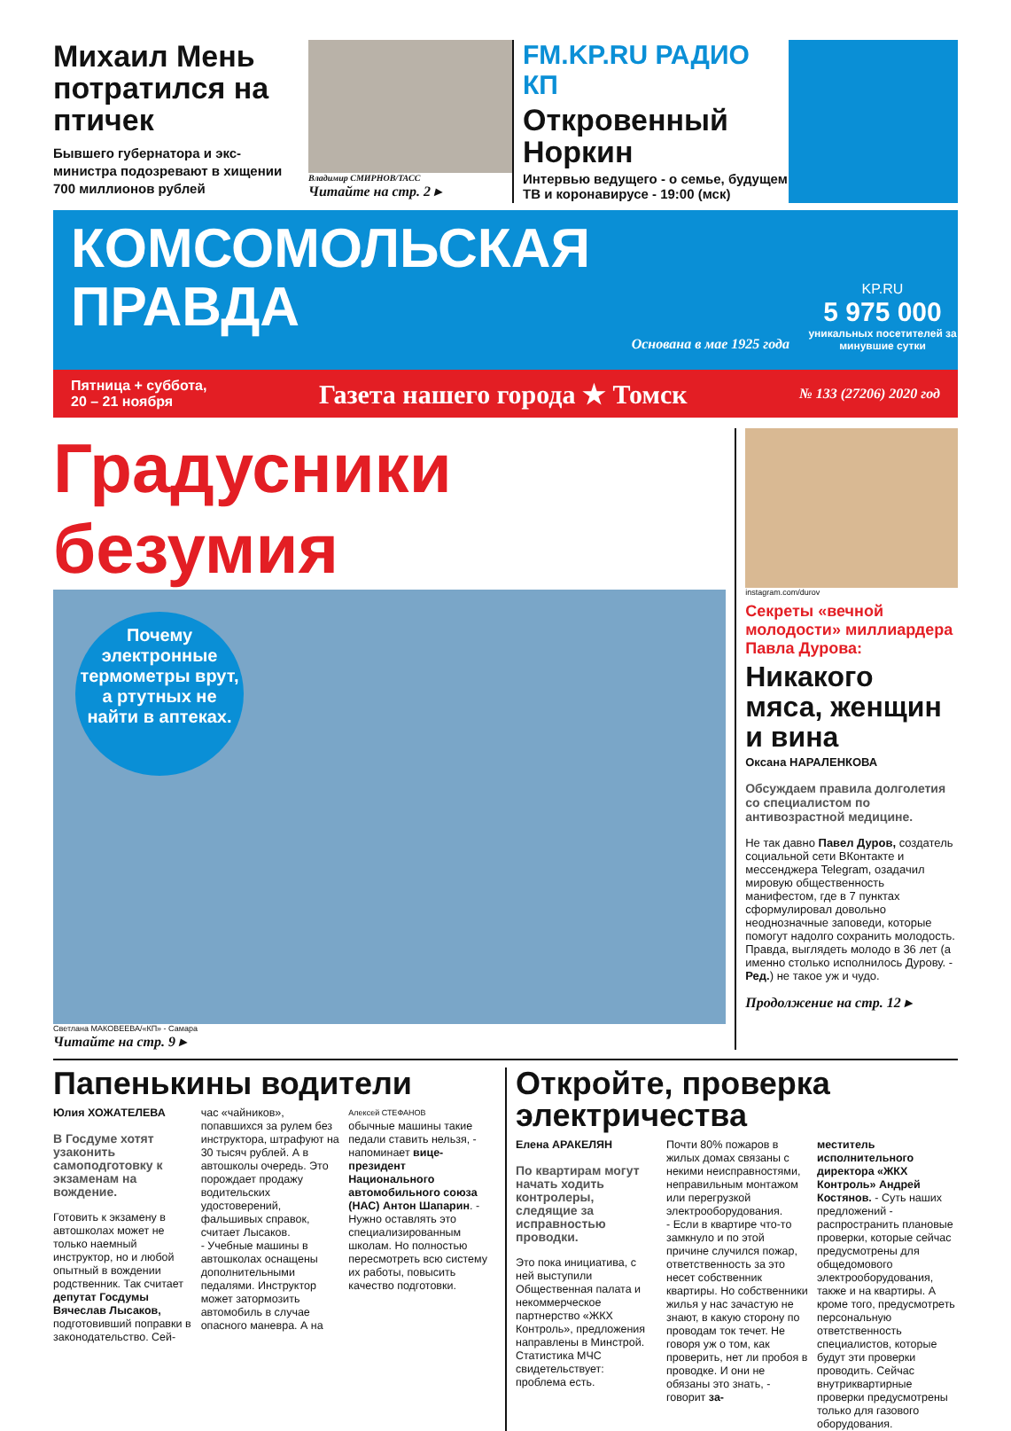Михаил Мень потратился на птичек
Бывшего губернатора и экс-министра подозревают в хищении 700 миллионов рублей
Владимир СМИРНОВ/ТАСС
Читайте на стр. 2 ▸
FM.KP.RU РАДИО КП
Откровенный Норкин
Интервью ведущего - о семье, будущем ТВ и коронавирусе - 19:00 (мск)
КОМСОМОЛЬСКАЯ
ПРАВДА
Основана в мае 1925 года
KP.RU
5 975 000
уникальных посетителей за минувшие сутки
Пятница + суббота,
20 – 21 ноября Газета нашего города ★ Томск № 133 (27206) 2020 год
Градусники безумия
Почему электронные термометры врут, а ртутных не найти в аптеках.
Светлана МАКОВЕЕВА/«КП» - Самара
Читайте на стр. 9 ▸
instagram.com/durov
Секреты «вечной молодости» миллиардера Павла Дурова:
Никакого мяса, женщин и вина
Оксана НАРАЛЕНКОВА
Обсуждаем правила долголетия со специалистом по антивозрастной медицине.
Не так давно Павел Дуров, создатель социальной сети ВКонтакте и мессенджера Telegram, озадачил мировую общественность манифестом, где в 7 пунктах сформулировал довольно неоднозначные заповеди, которые помогут надолго сохранить молодость. Правда, выглядеть молодо в 36 лет (а именно столько исполнилось Дурову. - Ред.) не такое уж и чудо.
Продолжение на стр. 12 ▸
Папенькины водители
Юлия ХОЖАТЕЛЕВА
В Госдуме хотят узаконить самоподготовку к экзаменам на вождение.
Готовить к экзамену в автошколах может не только наемный инструктор, но и любой опытный в вождении родственник. Так считает депутат Госдумы Вячеслав Лысаков, подготовивший поправки в законодательство. Сей-
час «чайников», попавшихся за рулем без инструктора, штрафуют на 30 тысяч рублей. А в автошколы очередь. Это порождает продажу водительских удостоверений, фальшивых справок, считает Лысаков.
- Учебные машины в автошколах оснащены дополнительными педалями. Инструктор может затормозить автомобиль в случае опасного маневра. А на
Алексей СТЕФАНОВ
обычные машины такие педали ставить нельзя, - напоминает вице-президент Национального автомобильного союза (НАС) Антон Шапарин. - Нужно оставлять это специализированным школам. Но полностью пересмотреть всю систему их работы, повысить качество подготовки.
Откройте, проверка электричества
Елена АРАКЕЛЯН
По квартирам могут начать ходить контролеры, следящие за исправностью проводки.
Это пока инициатива, с ней выступили Общественная палата и некоммерческое партнерство «ЖКХ Контроль», предложения направлены в Минстрой.
Статистика МЧС свидетельствует: проблема есть.
Почти 80% пожаров в жилых домах связаны с некими неисправностями, неправильным монтажом или перегрузкой электрооборудования.
- Если в квартире что-то замкнуло и по этой причине случился пожар, ответственность за это несет собственник квартиры. Но собственники жилья у нас зачастую не знают, в какую сторону по проводам ток течет. Не говоря уж о том, как проверить, нет ли пробоя в проводке. И они не обязаны это знать, - говорит за-
меститель исполнительного директора «ЖКХ Контроль» Андрей Костянов. - Суть наших предложений - распространить плановые проверки, которые сейчас предусмотрены для общедомового электрооборудования, также и на квартиры. А кроме того, предусмотреть персональную ответственность специалистов, которые будут эти проверки проводить. Сейчас внутриквартирные проверки предусмотрены только для газового оборудования.